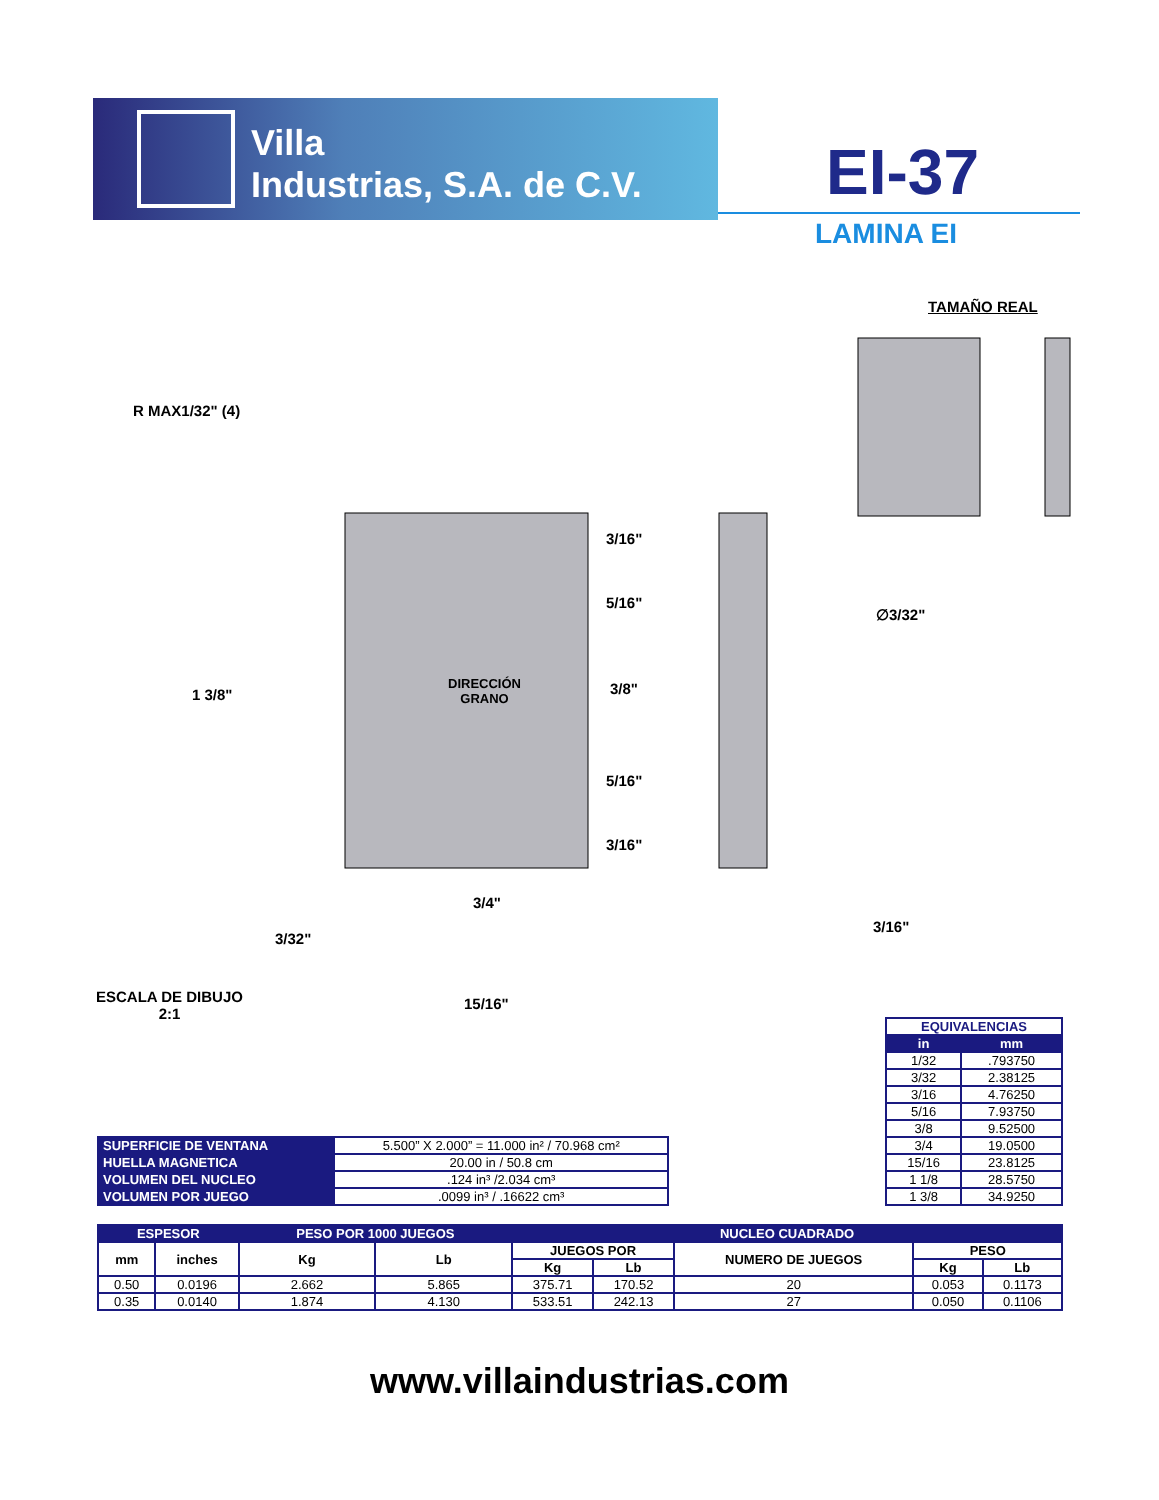Villa
Industrias, S.A. de C.V.
EI-37
LAMINA EI
TAMAÑO REAL
R MAX1/32" (4)
1 3/8"
3/16"
5/16"
DIRECCIÓN
GRANO
3/8"
5/16"
3/16"
∅3/32"
3/4"
3/32"
3/16"
ESCALA DE DIBUJO
2:1
15/16"
| EQUIVALENCIAS | |
| --- | --- |
| in | mm |
| 1/32 | .793750 |
| 3/32 | 2.38125 |
| 3/16 | 4.76250 |
| 5/16 | 7.93750 |
| 3/8 | 9.52500 |
| 3/4 | 19.0500 |
| 15/16 | 23.8125 |
| 1 1/8 | 28.5750 |
| 1 3/8 | 34.9250 |
| SUPERFICIE DE VENTANA | 5.500” X 2.000” = 11.000 in² / 70.968 cm² |
| HUELLA MAGNETICA | 20.00 in / 50.8 cm |
| VOLUMEN DEL NUCLEO | .124 in³ /2.034 cm³ |
| VOLUMEN POR JUEGO | .0099 in³ / .16622 cm³ |
| ESPESOR | | PESO POR 1000 JUEGOS | | NUCLEO CUADRADO | | | | |
| --- | --- | --- | --- | --- | --- | --- | --- | --- |
| mm | inches | Kg | Lb | JUEGOS POR | | NUMERO DE JUEGOS | PESO | |
| | | | | Kg | Lb | | Kg | Lb |
| 0.50 | 0.0196 | 2.662 | 5.865 | 375.71 | 170.52 | 20 | 0.053 | 0.1173 |
| 0.35 | 0.0140 | 1.874 | 4.130 | 533.51 | 242.13 | 27 | 0.050 | 0.1106 |
www.villaindustrias.com